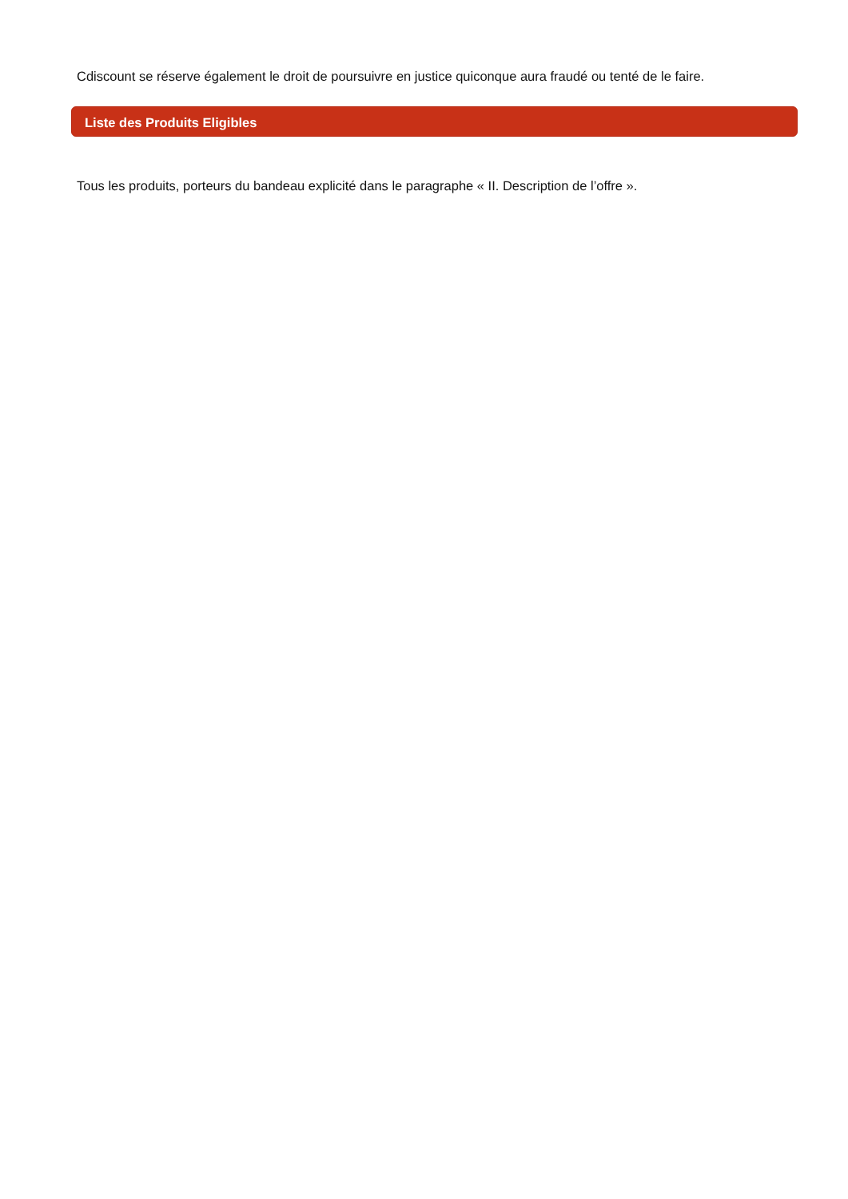Cdiscount se réserve également le droit de poursuivre en justice quiconque aura fraudé ou tenté de le faire.
Liste des Produits Eligibles
Tous les produits, porteurs du bandeau explicité dans le paragraphe « II. Description de l’offre ».